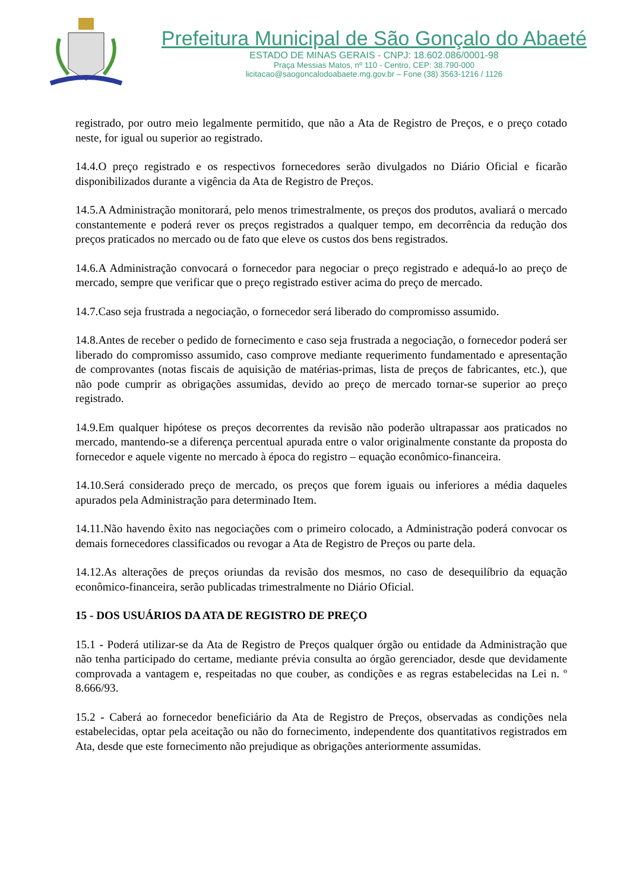Prefeitura Municipal de São Gonçalo do Abaeté
ESTADO DE MINAS GERAIS - CNPJ: 18.602.086/0001-98
Praça Messias Matos, nº 110 - Centro, CEP: 38.790-000
licitacao@saogoncalodoabaete.mg.gov.br – Fone (38) 3563-1216 / 1126
registrado, por outro meio legalmente permitido, que não a Ata de Registro de Preços, e o preço cotado neste, for igual ou superior ao registrado.
14.4.O preço registrado e os respectivos fornecedores serão divulgados no Diário Oficial e ficarão disponibilizados durante a vigência da Ata de Registro de Preços.
14.5.A Administração monitorará, pelo menos trimestralmente, os preços dos produtos, avaliará o mercado constantemente e poderá rever os preços registrados a qualquer tempo, em decorrência da redução dos preços praticados no mercado ou de fato que eleve os custos dos bens registrados.
14.6.A Administração convocará o fornecedor para negociar o preço registrado e adequá-lo ao preço de mercado, sempre que verificar que o preço registrado estiver acima do preço de mercado.
14.7.Caso seja frustrada a negociação, o fornecedor será liberado do compromisso assumido.
14.8.Antes de receber o pedido de fornecimento e caso seja frustrada a negociação, o fornecedor poderá ser liberado do compromisso assumido, caso comprove mediante requerimento fundamentado e apresentação de comprovantes (notas fiscais de aquisição de matérias-primas, lista de preços de fabricantes, etc.), que não pode cumprir as obrigações assumidas, devido ao preço de mercado tornar-se superior ao preço registrado.
14.9.Em qualquer hipótese os preços decorrentes da revisão não poderão ultrapassar aos praticados no mercado, mantendo-se a diferença percentual apurada entre o valor originalmente constante da proposta do fornecedor e aquele vigente no mercado à época do registro – equação econômico-financeira.
14.10.Será considerado preço de mercado, os preços que forem iguais ou inferiores a média daqueles apurados pela Administração para determinado Item.
14.11.Não havendo êxito nas negociações com o primeiro colocado, a Administração poderá convocar os demais fornecedores classificados ou revogar a Ata de Registro de Preços ou parte dela.
14.12.As alterações de preços oriundas da revisão dos mesmos, no caso de desequilíbrio da equação econômico-financeira, serão publicadas trimestralmente no Diário Oficial.
15 - DOS USUÁRIOS DA ATA DE REGISTRO DE PREÇO
15.1 - Poderá utilizar-se da Ata de Registro de Preços qualquer órgão ou entidade da Administração que não tenha participado do certame, mediante prévia consulta ao órgão gerenciador, desde que devidamente comprovada a vantagem e, respeitadas no que couber, as condições e as regras estabelecidas na Lei n. º 8.666/93.
15.2 - Caberá ao fornecedor beneficiário da Ata de Registro de Preços, observadas as condições nela estabelecidas, optar pela aceitação ou não do fornecimento, independente dos quantitativos registrados em Ata, desde que este fornecimento não prejudique as obrigações anteriormente assumidas.